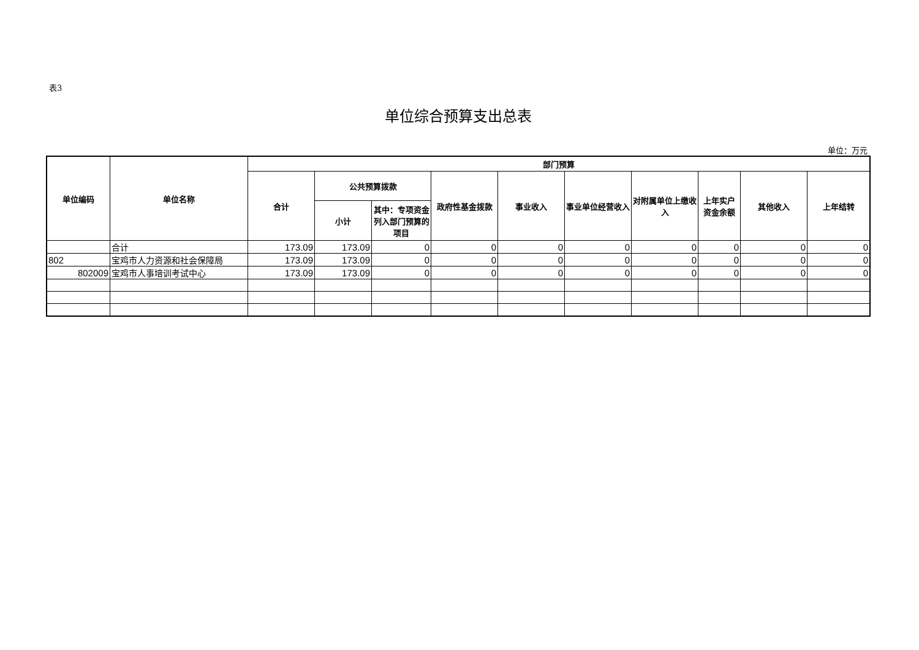表3
单位综合预算支出总表
单位：万元
| 单位编码 | 单位名称 | 部门预算 | | | | | | | | | |
| --- | --- | --- | --- | --- | --- | --- | --- | --- | --- | --- | --- |
| | | 合计 | 公共预算拨款 | | 政府性基金拨款 | 事业收入 | 事业单位经营收入 | 对附属单位上缴收入 | 上年实户资金余额 | 其他收入 | 上年结转 |
| | | | 小计 | 其中：专项资金列入部门预算的项目 | | | | | | | |
| | 合计 | 173.09 | 173.09 | 0 | 0 | 0 | 0 | 0 | 0 | 0 | 0 |
| 802 | 宝鸡市人力资源和社会保障局 | 173.09 | 173.09 | 0 | 0 | 0 | 0 | 0 | 0 | 0 | 0 |
| 802009 | 宝鸡市人事培训考试中心 | 173.09 | 173.09 | 0 | 0 | 0 | 0 | 0 | 0 | 0 | 0 |